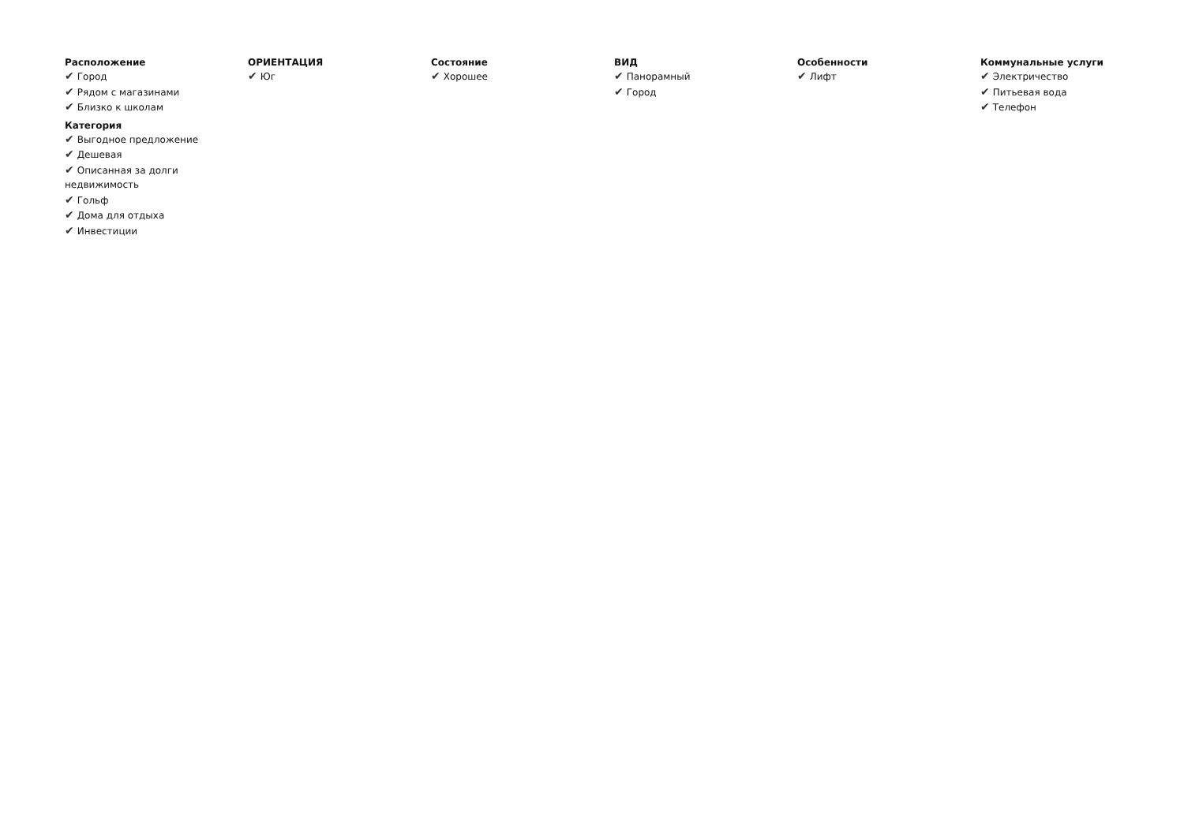Расположение
✔ Город
✔ Рядом с магазинами
✔ Близко к школам
Категория
✔ Выгодное предложение
✔ Дешевая
✔ Описанная за долги недвижимость
✔ Гольф
✔ Дома для отдыха
✔ Инвестиции
ОРИЕНТАЦИЯ
✔ Юг
Состояние
✔ Хорошее
ВИД
✔ Панорамный
✔ Город
Особенности
✔ Лифт
Коммунальные услуги
✔ Электричество
✔ Питьевая вода
✔ Телефон